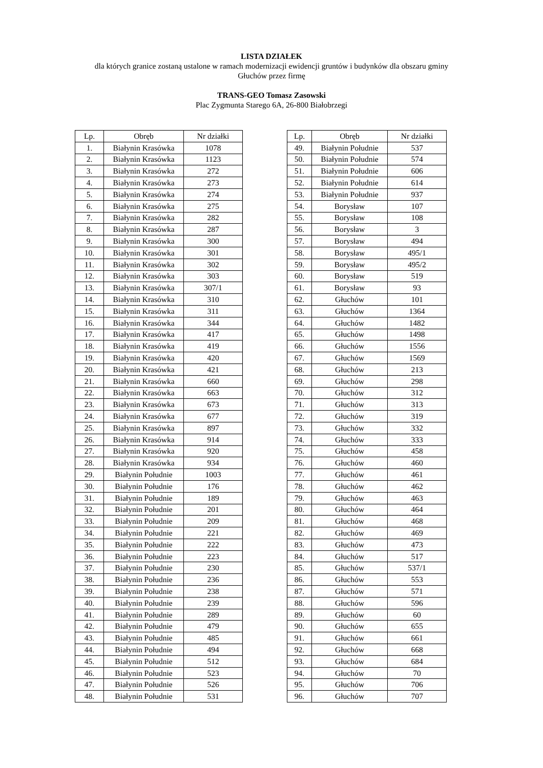LISTA DZIAŁEK
dla których granice zostaną ustalone w ramach modernizacji ewidencji gruntów i budynków dla obszaru gminy
Głuchów przez firmę
TRANS-GEO Tomasz Zasowski
Plac Zygmunta Starego 6A, 26-800 Białobrzegi
| Lp. | Obręb | Nr działki |
| --- | --- | --- |
| 1. | Białynin Krasówka | 1078 |
| 2. | Białynin Krasówka | 1123 |
| 3. | Białynin Krasówka | 272 |
| 4. | Białynin Krasówka | 273 |
| 5. | Białynin Krasówka | 274 |
| 6. | Białynin Krasówka | 275 |
| 7. | Białynin Krasówka | 282 |
| 8. | Białynin Krasówka | 287 |
| 9. | Białynin Krasówka | 300 |
| 10. | Białynin Krasówka | 301 |
| 11. | Białynin Krasówka | 302 |
| 12. | Białynin Krasówka | 303 |
| 13. | Białynin Krasówka | 307/1 |
| 14. | Białynin Krasówka | 310 |
| 15. | Białynin Krasówka | 311 |
| 16. | Białynin Krasówka | 344 |
| 17. | Białynin Krasówka | 417 |
| 18. | Białynin Krasówka | 419 |
| 19. | Białynin Krasówka | 420 |
| 20. | Białynin Krasówka | 421 |
| 21. | Białynin Krasówka | 660 |
| 22. | Białynin Krasówka | 663 |
| 23. | Białynin Krasówka | 673 |
| 24. | Białynin Krasówka | 677 |
| 25. | Białynin Krasówka | 897 |
| 26. | Białynin Krasówka | 914 |
| 27. | Białynin Krasówka | 920 |
| 28. | Białynin Krasówka | 934 |
| 29. | Białynin Południe | 1003 |
| 30. | Białynin Południe | 176 |
| 31. | Białynin Południe | 189 |
| 32. | Białynin Południe | 201 |
| 33. | Białynin Południe | 209 |
| 34. | Białynin Południe | 221 |
| 35. | Białynin Południe | 222 |
| 36. | Białynin Południe | 223 |
| 37. | Białynin Południe | 230 |
| 38. | Białynin Południe | 236 |
| 39. | Białynin Południe | 238 |
| 40. | Białynin Południe | 239 |
| 41. | Białynin Południe | 289 |
| 42. | Białynin Południe | 479 |
| 43. | Białynin Południe | 485 |
| 44. | Białynin Południe | 494 |
| 45. | Białynin Południe | 512 |
| 46. | Białynin Południe | 523 |
| 47. | Białynin Południe | 526 |
| 48. | Białynin Południe | 531 |
| Lp. | Obręb | Nr działki |
| --- | --- | --- |
| 49. | Białynin Południe | 537 |
| 50. | Białynin Południe | 574 |
| 51. | Białynin Południe | 606 |
| 52. | Białynin Południe | 614 |
| 53. | Białynin Południe | 937 |
| 54. | Borysław | 107 |
| 55. | Borysław | 108 |
| 56. | Borysław | 3 |
| 57. | Borysław | 494 |
| 58. | Borysław | 495/1 |
| 59. | Borysław | 495/2 |
| 60. | Borysław | 519 |
| 61. | Borysław | 93 |
| 62. | Głuchów | 101 |
| 63. | Głuchów | 1364 |
| 64. | Głuchów | 1482 |
| 65. | Głuchów | 1498 |
| 66. | Głuchów | 1556 |
| 67. | Głuchów | 1569 |
| 68. | Głuchów | 213 |
| 69. | Głuchów | 298 |
| 70. | Głuchów | 312 |
| 71. | Głuchów | 313 |
| 72. | Głuchów | 319 |
| 73. | Głuchów | 332 |
| 74. | Głuchów | 333 |
| 75. | Głuchów | 458 |
| 76. | Głuchów | 460 |
| 77. | Głuchów | 461 |
| 78. | Głuchów | 462 |
| 79. | Głuchów | 463 |
| 80. | Głuchów | 464 |
| 81. | Głuchów | 468 |
| 82. | Głuchów | 469 |
| 83. | Głuchów | 473 |
| 84. | Głuchów | 517 |
| 85. | Głuchów | 537/1 |
| 86. | Głuchów | 553 |
| 87. | Głuchów | 571 |
| 88. | Głuchów | 596 |
| 89. | Głuchów | 60 |
| 90. | Głuchów | 655 |
| 91. | Głuchów | 661 |
| 92. | Głuchów | 668 |
| 93. | Głuchów | 684 |
| 94. | Głuchów | 70 |
| 95. | Głuchów | 706 |
| 96. | Głuchów | 707 |